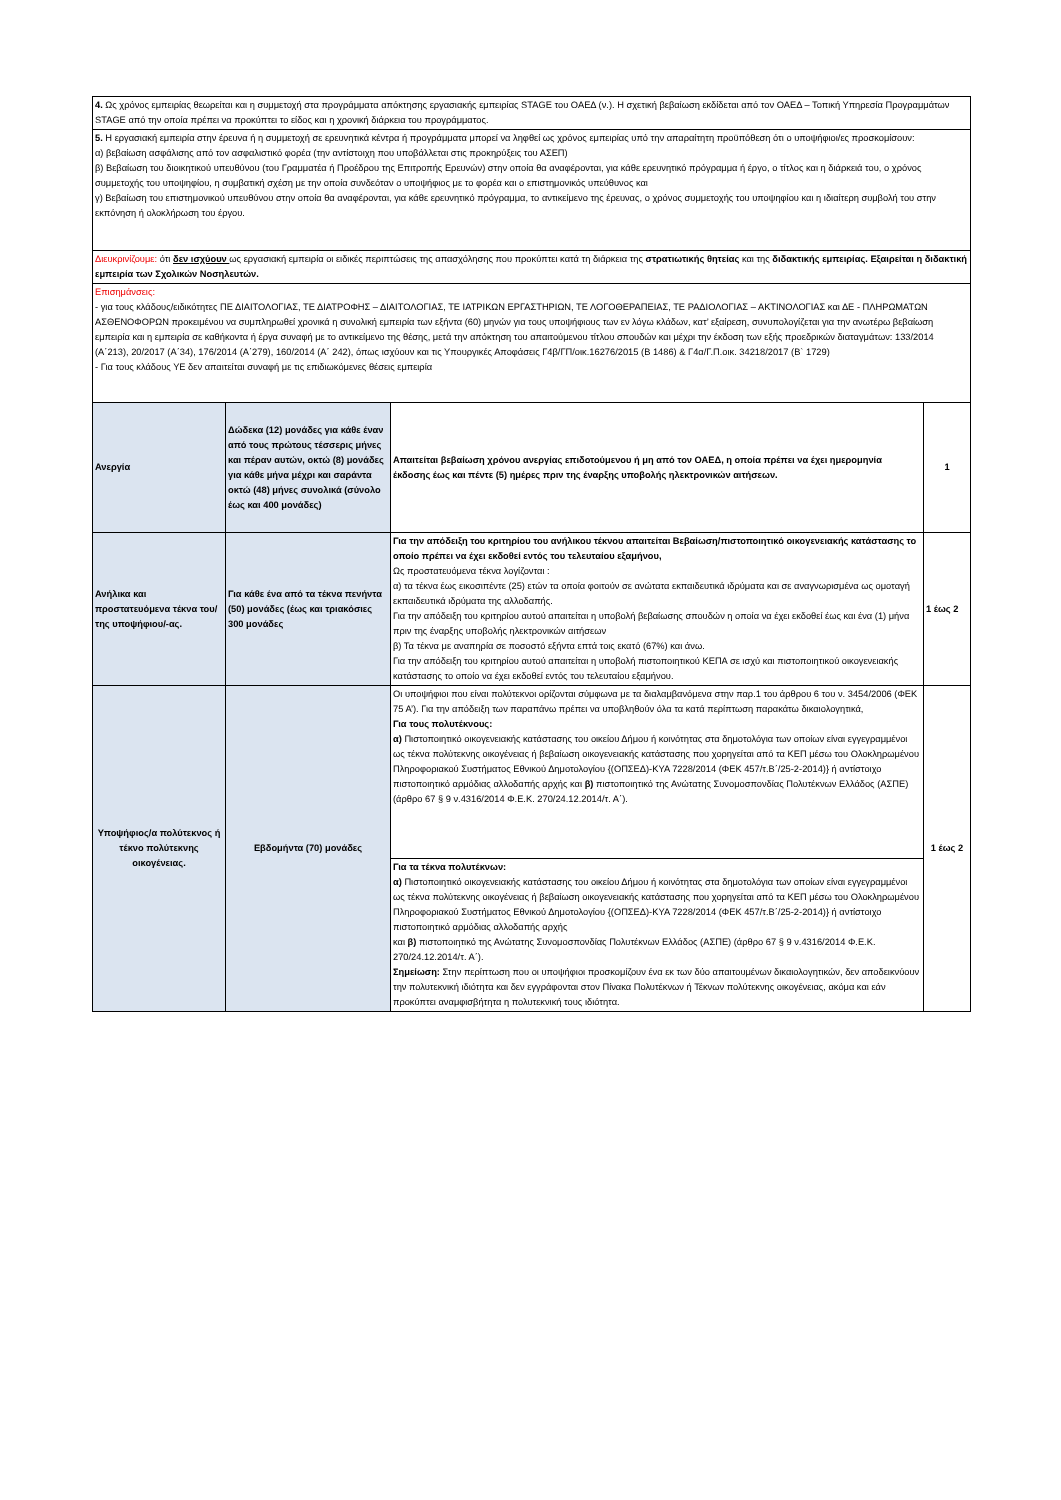| 4. Ως χρόνος εμπειρίας θεωρείται και η συμμετοχή στα προγράμματα απόκτησης εργασιακής εμπειρίας STAGE του ΟΑΕΔ (ν.). Η σχετική βεβαίωση εκδίδεται από τον ΟΑΕΔ – Τοπική Υπηρεσία Προγραμμάτων STAGE από την οποία πρέπει να προκύπτει το είδος και η χρονική διάρκεια του προγράμματος. | | | |
| 5. Η εργασιακή εμπειρία στην έρευνα ή η συμμετοχή σε ερευνητικά κέντρα ή προγράμματα μπορεί να ληφθεί ως χρόνος εμπειρίας υπό την απαραίτητη προϋπόθεση ότι ο υποψήφιοι/ες προσκομίσουν: α) βεβαίωση ασφάλισης από τον ασφαλιστικό φορέα (την αντίστοιχη που υποβάλλεται στις προκηρύξεις του ΑΣΕΠ) β) Βεβαίωση του διοικητικού υπευθύνου (του Γραμματέα ή Προέδρου της Επιτροπής Ερευνών) στην οποία θα αναφέρονται, για κάθε ερευνητικό πρόγραμμα ή έργο, ο τίτλος και η διάρκειά του, ο χρόνος συμμετοχής του υποψηφίου, η συμβατική σχέση με την οποία συνδεόταν ο υποψήφιος με το φορέα και ο επιστημονικός υπεύθυνος και γ) Βεβαίωση του επιστημονικού υπευθύνου στην οποία θα αναφέρονται, για κάθε ερευνητικό πρόγραμμα, το αντικείμενο της έρευνας, ο χρόνος συμμετοχής του υποψηφίου και η ιδιαίτερη συμβολή του στην εκπόνηση ή ολοκλήρωση του έργου. | | | |
| Διευκρινίζουμε: ότι δεν ισχύουν ως εργασιακή εμπειρία οι ειδικές περιπτώσεις της απασχόλησης που προκύπτει κατά τη διάρκεια της στρατιωτικής θητείας και της διδακτικής εμπειρίας. Εξαιρείται η διδακτική εμπειρία των Σχολικών Νοσηλευτών. | | | |
| Επισημάνσεις: - για τους κλάδους/ειδικότητες ΠΕ ΔΙΑΙΤΟΛΟΓΙΑΣ, ΤΕ ΔΙΑΤΡΟΦΗΣ – ΔΙΑΙΤΟΛΟΓΙΑΣ, ΤΕ ΙΑΤΡΙΚΩΝ ΕΡΓΑΣΤΗΡΙΩΝ, ΤΕ ΛΟΓΟΘΕΡΑΠΕΙΑΣ, ΤΕ ΡΑΔΙΟΛΟΓΙΑΣ – ΑΚΤΙΝΟΛΟΓΙΑΣ και ΔΕ - ΠΛΗΡΩΜΑΤΩΝ ΑΣΘΕΝΟΦΟΡΩΝ προκειμένου να συμπληρωθεί χρονικά η συνολική εμπειρία των εξήντα (60) μηνών για τους υποψήφιους των εν λόγω κλάδων, κατ’ εξαίρεση, συνυπολογίζεται για την ανωτέρω βεβαίωση εμπειρία και η εμπειρία σε καθήκοντα ή έργα συναφή με το αντικείμενο της θέσης, μετά την απόκτηση του απαιτούμενου τίτλου σπουδών και μέχρι την έκδοση των εξής προεδρικών διαταγμάτων: 133/2014 (Α΄213), 20/2017 (Α΄34), 176/2014 (Α΄279), 160/2014 (Α΄ 242), όπως ισχύουν και τις Υπουργικές Αποφάσεις Γ4β/ΓΠ/οικ.16276/2015 (Β 1486) & Γ4α/Γ.Π.οικ. 34218/2017 (Β` 1729) - Για τους κλάδους ΥΕ δεν απαιτείται συναφή με τις επιδιωκόμενες θέσεις εμπειρία | | | |
| Ανεργία | Δώδεκα (12) μονάδες για κάθε έναν από τους πρώτους τέσσερις μήνες και πέραν αυτών, οκτώ (8) μονάδες για κάθε μήνα μέχρι και σαράντα οκτώ (48) μήνες συνολικά (σύνολο έως και 400 μονάδες) | Απαιτείται βεβαίωση χρόνου ανεργίας επιδοτούμενου ή μη από τον ΟΑΕΔ, η οποία πρέπει να έχει ημερομηνία έκδοσης έως και πέντε (5) ημέρες πριν της έναρξης υποβολής ηλεκτρονικών αιτήσεων. | 1 |
| Ανήλικα και προστατευόμενα τέκνα του/της υποψήφιου/-ας. | Για κάθε ένα από τα τέκνα πενήντα (50) μονάδες (έως και τριακόσιες 300 μονάδες | Για την απόδειξη του κριτηρίου του ανήλικου τέκνου απαιτείται Βεβαίωση/πιστοποιητικό οικογενειακής κατάστασης το οποίο πρέπει να έχει εκδοθεί εντός του τελευταίου εξαμήνου, Ως προστατευόμενα τέκνα λογίζονται : α) τα τέκνα έως εικοσιπέντε (25) ετών τα οποία φοιτούν σε ανώτατα εκπαιδευτικά ιδρύματα και σε αναγνωρισμένα ως ομοταγή εκπαιδευτικά ιδρύματα της αλλοδαπής. Για την απόδειξη του κριτηρίου αυτού απαιτείται η υποβολή βεβαίωσης σπουδών η οποία να έχει εκδοθεί έως και ένα (1) μήνα πριν της έναρξης υποβολής ηλεκτρονικών αιτήσεων β) Τα τέκνα με αναπηρία σε ποσοστό εξήντα επτά τοις εκατό (67%) και άνω. Για την απόδειξη του κριτηρίου αυτού απαιτείται η υποβολή πιστοποιητικού ΚΕΠΑ σε ισχύ και πιστοποιητικού οικογενειακής κατάστασης το οποίο να έχει εκδοθεί εντός του τελευταίου εξαμήνου. | 1 έως 2 |
| Υποψήφιος/α πολύτεκνος ή τέκνο πολύτεκνης οικογένειας. | Εβδομήντα (70) μονάδες | Οι υποψήφιοι που είναι πολύτεκνοι ορίζονται σύμφωνα με τα διαλαμβανόμενα στην παρ.1 του άρθρου 6 του ν. 3454/2006 (ΦΕΚ 75 Α’). Για την απόδειξη των παραπάνω πρέπει να υποβληθούν όλα τα κατά περίπτωση παρακάτω δικαιολογητικά, Για τους πολυτέκνους: α) Πιστοποιητικό οικογενειακής κατάστασης του οικείου Δήμου ή κοινότητας στα δημοτολόγια των οποίων είναι εγγεγραμμένοι ως τέκνα πολύτεκνης οικογένειας ή βεβαίωση οικογενειακής κατάστασης που χορηγείται από τα ΚΕΠ μέσω του Ολοκληρωμένου Πληροφοριακού Συστήματος Εθνικού Δημοτολογίου {(ΟΠΣΕΔ)-ΚΥΑ 7228/2014 (ΦΕΚ 457/τ.Β΄/25-2-2014)} ή αντίστοιχο πιστοποιητικό αρμόδιας αλλοδαπής αρχής και β) πιστοποιητικό της Ανώτατης Συνομοσπονδίας Πολυτέκνων Ελλάδος (ΑΣΠΕ) (άρθρο 67 § 9 ν.4316/2014 Φ.Ε.Κ. 270/24.12.2014/τ. Α΄). | 1 έως 2 |
| | | Για τα τέκνα πολυτέκνων: α) Πιστοποιητικό οικογενειακής κατάστασης του οικείου Δήμου ή κοινότητας στα δημοτολόγια των οποίων είναι εγγεγραμμένοι ως τέκνα πολύτεκνης οικογένειας ή βεβαίωση οικογενειακής κατάστασης που χορηγείται από τα ΚΕΠ μέσω του Ολοκληρωμένου Πληροφοριακού Συστήματος Εθνικού Δημοτολογίου {(ΟΠΣΕΔ)-ΚΥΑ 7228/2014 (ΦΕΚ 457/τ.Β΄/25-2-2014)} ή αντίστοιχο πιστοποιητικό αρμόδιας αλλοδαπής αρχής και β) πιστοποιητικό της Ανώτατης Συνομοσπονδίας Πολυτέκνων Ελλάδος (ΑΣΠΕ) (άρθρο 67 § 9 ν.4316/2014 Φ.Ε.Κ. 270/24.12.2014/τ. Α΄). Σημείωση: Στην περίπτωση που οι υποψήφιοι προσκομίζουν ένα εκ των δύο απαιτουμένων δικαιολογητικών, δεν αποδεικνύουν την πολυτεκνική ιδιότητα και δεν εγγράφονται στον Πίνακα Πολυτέκνων ή Τέκνων πολύτεκνης οικογένειας, ακόμα και εάν προκύπτει αναμφισβήτητα η πολυτεκνική τους ιδιότητα. | |